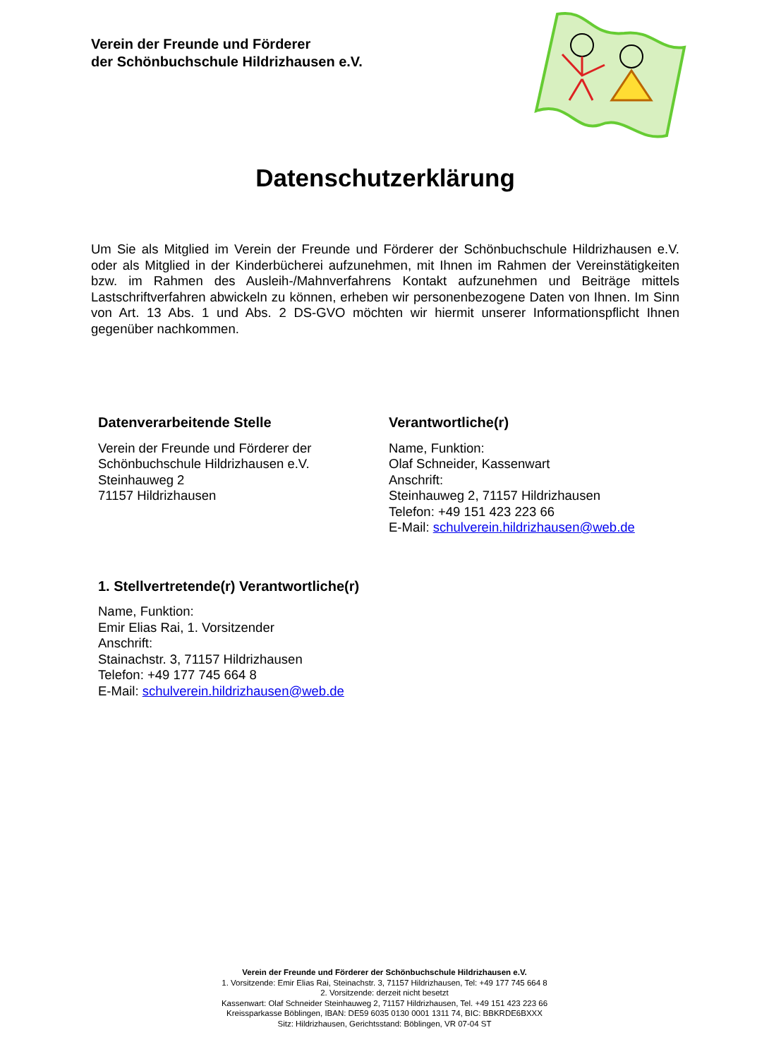Verein der Freunde und Förderer
der Schönbuchschule Hildrizhausen e.V.
Datenschutzerklärung
Um Sie als Mitglied im Verein der Freunde und Förderer der Schönbuchschule Hildrizhausen e.V. oder als Mitglied in der Kinderbücherei aufzunehmen, mit Ihnen im Rahmen der Vereinstätigkeiten bzw. im Rahmen des Ausleih-/Mahnverfahrens Kontakt aufzunehmen und Beiträge mittels Lastschriftverfahren abwickeln zu können, erheben wir personenbezogene Daten von Ihnen. Im Sinn von Art. 13 Abs. 1 und Abs. 2 DS-GVO möchten wir hiermit unserer Informationspflicht Ihnen gegenüber nachkommen.
Datenverarbeitende Stelle
Verein der Freunde und Förderer der
Schönbuchschule Hildrizhausen e.V.
Steinhauweg 2
71157 Hildrizhausen
Verantwortliche(r)
Name, Funktion:
Olaf Schneider, Kassenwart
Anschrift:
Steinhauweg 2, 71157 Hildrizhausen
Telefon: +49 151 423 223 66
E-Mail: schulverein.hildrizhausen@web.de
1. Stellvertretende(r) Verantwortliche(r)
Name, Funktion:
Emir Elias Rai, 1. Vorsitzender
Anschrift:
Stainachstr. 3, 71157 Hildrizhausen
Telefon: +49 177 745 664 8
E-Mail: schulverein.hildrizhausen@web.de
Verein der Freunde und Förderer der Schönbuchschule Hildrizhausen e.V.
1. Vorsitzende: Emir Elias Rai, Steinachstr. 3, 71157 Hildrizhausen, Tel: +49 177 745 664 8
2. Vorsitzende: derzeit nicht besetzt
Kassenwart: Olaf Schneider Steinhauweg 2, 71157 Hildrizhausen, Tel. +49 151 423 223 66
Kreissparkasse Böblingen, IBAN: DE59 6035 0130 0001 1311 74, BIC: BBKRDE6BXXX
Sitz: Hildrizhausen, Gerichtsstand: Böblingen, VR 07-04 ST